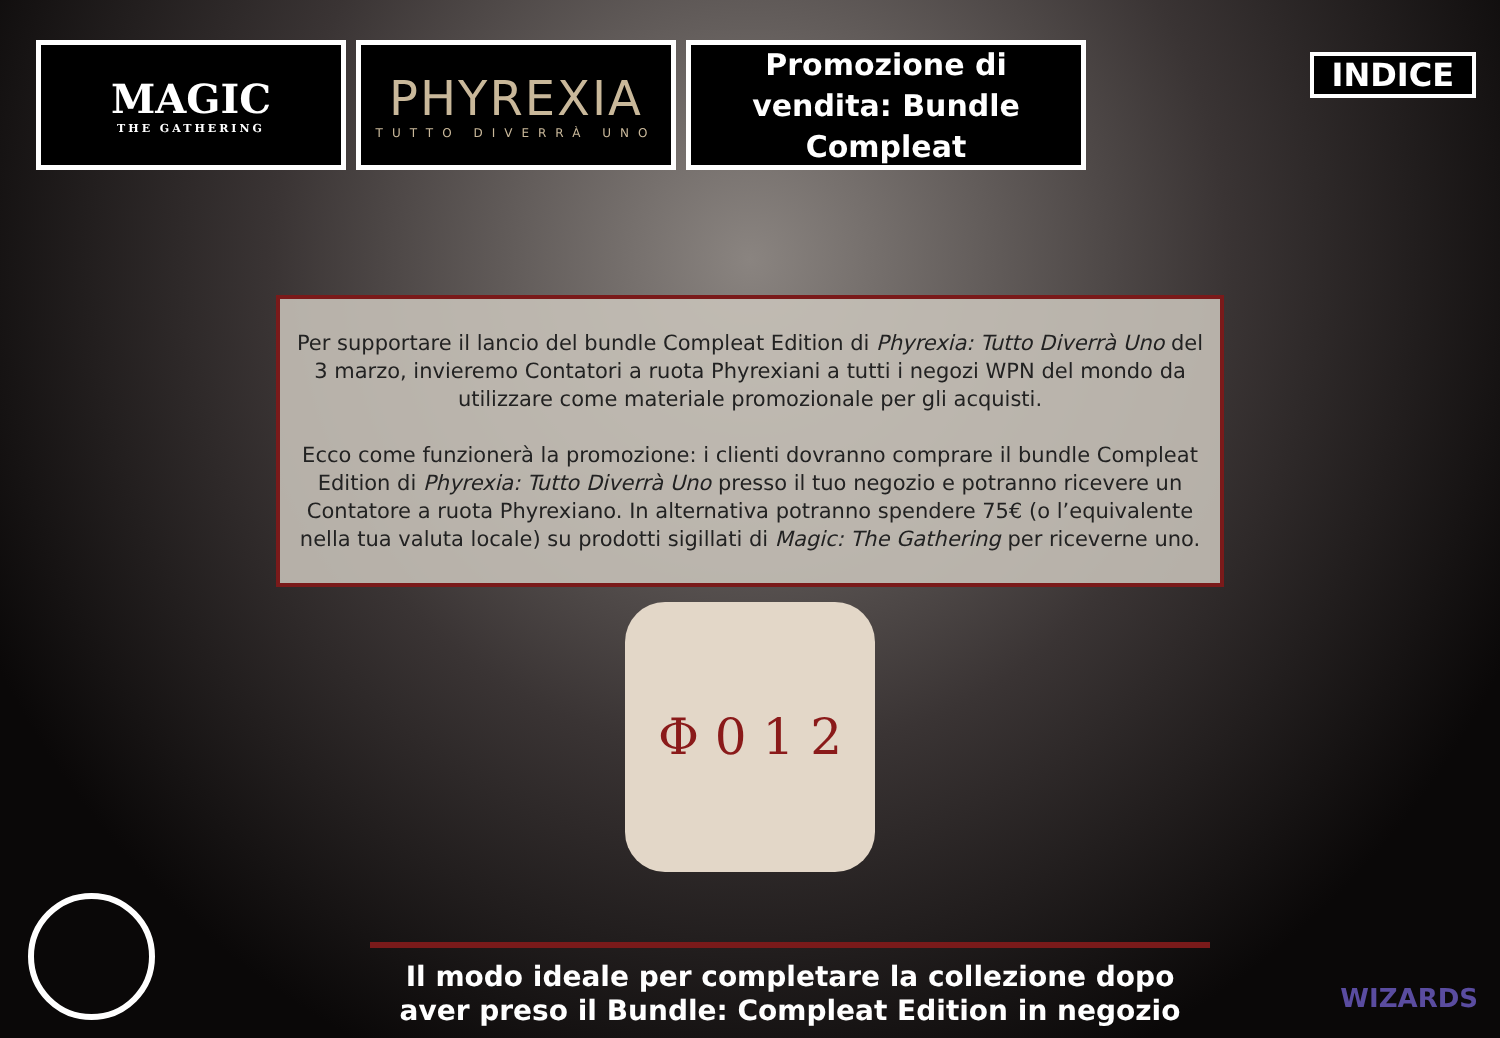MAGIC
THE GATHERING
PHYREXIA
TUTTO DIVERRÀ UNO
Promozione di vendita: Bundle Compleat
INDICE
Per supportare il lancio del bundle Compleat Edition di Phyrexia: Tutto Diverrà Uno del 3 marzo, invieremo Contatori a ruota Phyrexiani a tutti i negozi WPN del mondo da utilizzare come materiale promozionale per gli acquisti.
Ecco come funzionerà la promozione: i clienti dovranno comprare il bundle Compleat Edition di Phyrexia: Tutto Diverrà Uno presso il tuo negozio e potranno ricevere un Contatore a ruota Phyrexiano. In alternativa potranno spendere 75€ (o l’equivalente nella tua valuta locale) su prodotti sigillati di Magic: The Gathering per riceverne uno.
Φ 0 1 2
Il modo ideale per completare la collezione dopo aver preso il Bundle: Compleat Edition in negozio
WIZARDS